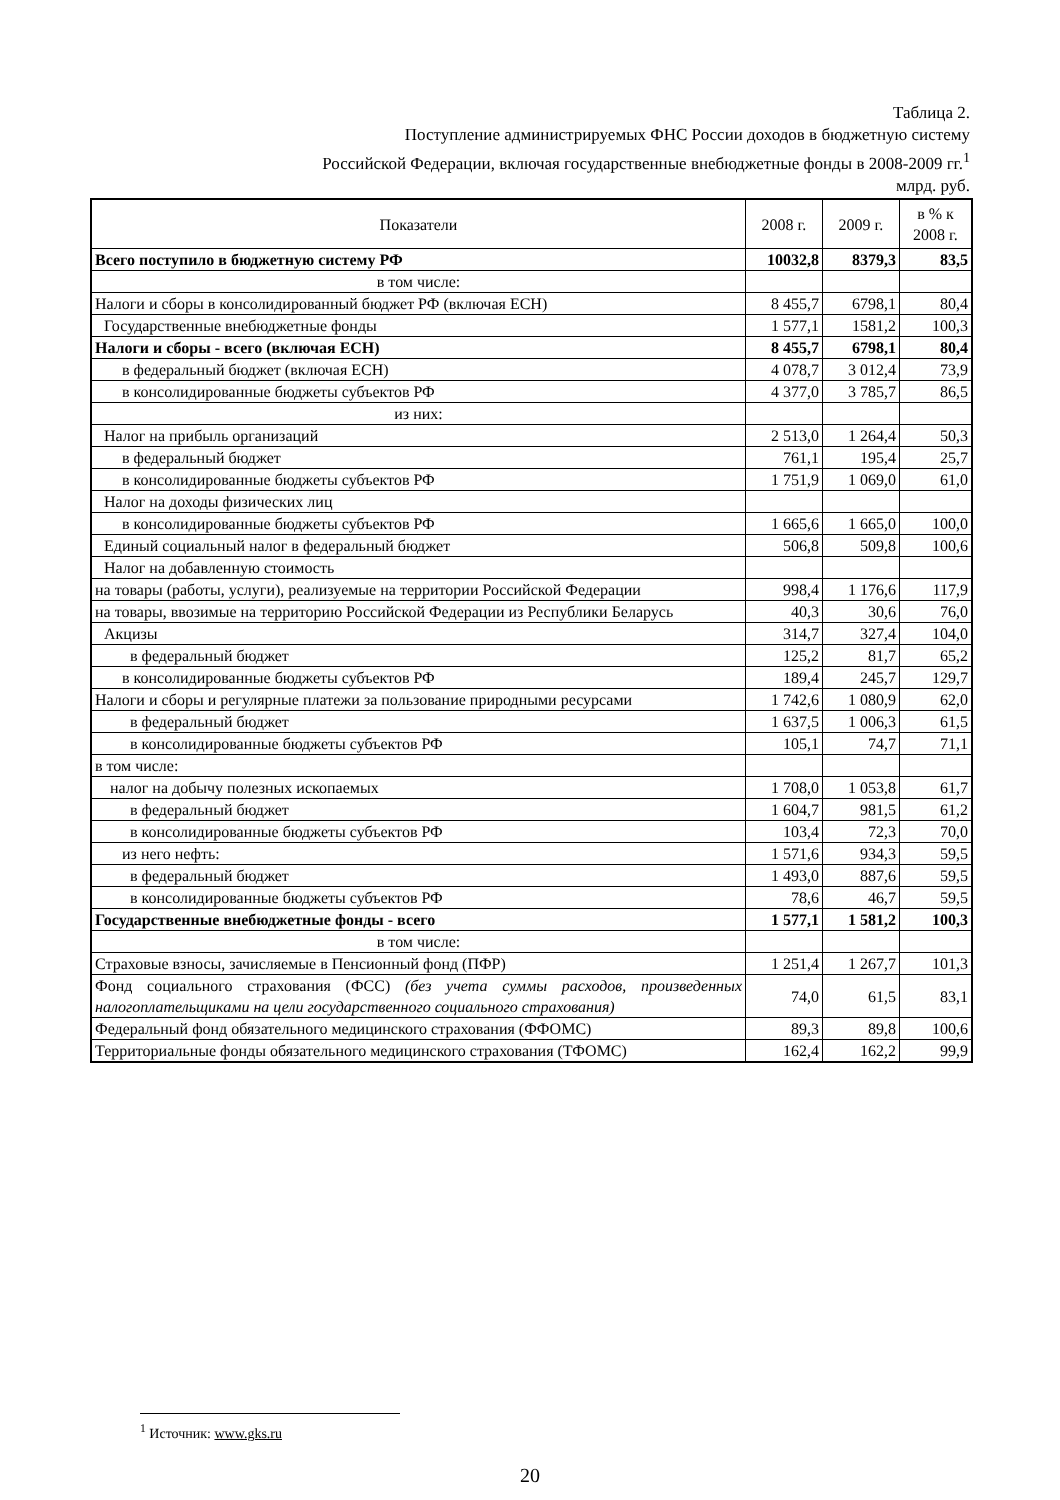Таблица 2.
Поступление администрируемых ФНС России доходов в бюджетную систему
Российской Федерации, включая государственные внебюджетные фонды в 2008-2009 гг.<sup>1</sup>
млрд. руб.
| Показатели | 2008 г. | 2009 г. | в % к 2008 г. |
| --- | --- | --- | --- |
| Всего поступило в бюджетную систему РФ | 10032,8 | 8379,3 | 83,5 |
| в том числе: | | | |
| Налоги и сборы в консолидированный бюджет РФ (включая ЕСН) | 8 455,7 | 6798,1 | 80,4 |
| Государственные внебюджетные фонды | 1 577,1 | 1581,2 | 100,3 |
| Налоги и сборы - всего (включая ЕСН) | 8 455,7 | 6798,1 | 80,4 |
| в федеральный бюджет (включая ЕСН) | 4 078,7 | 3 012,4 | 73,9 |
| в консолидированные бюджеты субъектов РФ | 4 377,0 | 3 785,7 | 86,5 |
| из них: | | | |
| Налог на прибыль организаций | 2 513,0 | 1 264,4 | 50,3 |
| в федеральный бюджет | 761,1 | 195,4 | 25,7 |
| в консолидированные бюджеты субъектов РФ | 1 751,9 | 1 069,0 | 61,0 |
| Налог на доходы физических лиц | | | |
| в консолидированные бюджеты субъектов РФ | 1 665,6 | 1 665,0 | 100,0 |
| Единый социальный налог в федеральный бюджет | 506,8 | 509,8 | 100,6 |
| Налог на добавленную стоимость | | | |
| на товары (работы, услуги), реализуемые на территории Российской Федерации | 998,4 | 1 176,6 | 117,9 |
| на товары, ввозимые на территорию Российской Федерации из Республики Беларусь | 40,3 | 30,6 | 76,0 |
| Акцизы | 314,7 | 327,4 | 104,0 |
| в федеральный бюджет | 125,2 | 81,7 | 65,2 |
| в консолидированные бюджеты субъектов РФ | 189,4 | 245,7 | 129,7 |
| Налоги и сборы и регулярные платежи за пользование природными ресурсами | 1 742,6 | 1 080,9 | 62,0 |
| в федеральный бюджет | 1 637,5 | 1 006,3 | 61,5 |
| в консолидированные бюджеты субъектов РФ | 105,1 | 74,7 | 71,1 |
| в том числе: | | | |
| налог на добычу полезных ископаемых | 1 708,0 | 1 053,8 | 61,7 |
| в федеральный бюджет | 1 604,7 | 981,5 | 61,2 |
| в консолидированные бюджеты субъектов РФ | 103,4 | 72,3 | 70,0 |
| из него нефть: | 1 571,6 | 934,3 | 59,5 |
| в федеральный бюджет | 1 493,0 | 887,6 | 59,5 |
| в консолидированные бюджеты субъектов РФ | 78,6 | 46,7 | 59,5 |
| Государственные внебюджетные фонды - всего | 1 577,1 | 1 581,2 | 100,3 |
| в том числе: | | | |
| Страховые взносы, зачисляемые в Пенсионный фонд (ПФР) | 1 251,4 | 1 267,7 | 101,3 |
| Фонд социального страхования (ФСС) (без учета суммы расходов, произведенных налогоплательщиками на цели государственного социального страхования) | 74,0 | 61,5 | 83,1 |
| Федеральный фонд обязательного медицинского страхования (ФФОМС) | 89,3 | 89,8 | 100,6 |
| Территориальные фонды обязательного медицинского страхования (ТФОМС) | 162,4 | 162,2 | 99,9 |
<sup>1</sup> Источник: www.gks.ru
20